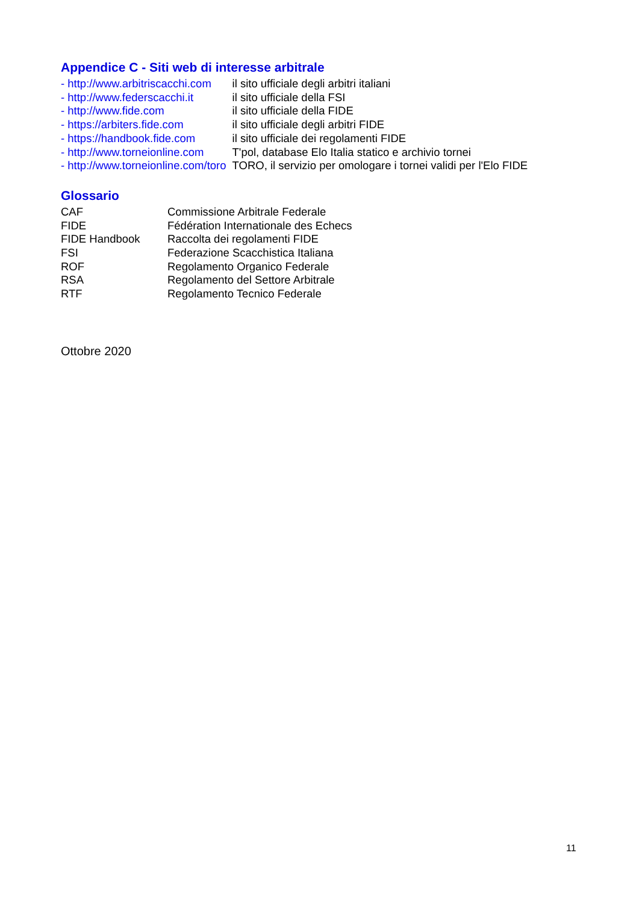Appendice C - Siti web di interesse arbitrale
| - http://www.arbitriscacchi.com | il sito ufficiale degli arbitri italiani |
| - http://www.federscacchi.it | il sito ufficiale della FSI |
| - http://www.fide.com | il sito ufficiale della FIDE |
| - https://arbiters.fide.com | il sito ufficiale degli arbitri FIDE |
| - https://handbook.fide.com | il sito ufficiale dei regolamenti FIDE |
| - http://www.torneionline.com | T'pol, database Elo Italia statico e archivio tornei |
| - http://www.torneionline.com/toro | TORO, il servizio per omologare i tornei validi per l'Elo FIDE |
Glossario
| CAF | Commissione Arbitrale Federale |
| FIDE | Fédération Internationale des Echecs |
| FIDE Handbook | Raccolta dei regolamenti FIDE |
| FSI | Federazione Scacchistica Italiana |
| ROF | Regolamento Organico Federale |
| RSA | Regolamento del Settore Arbitrale |
| RTF | Regolamento Tecnico Federale |
Ottobre 2020
11